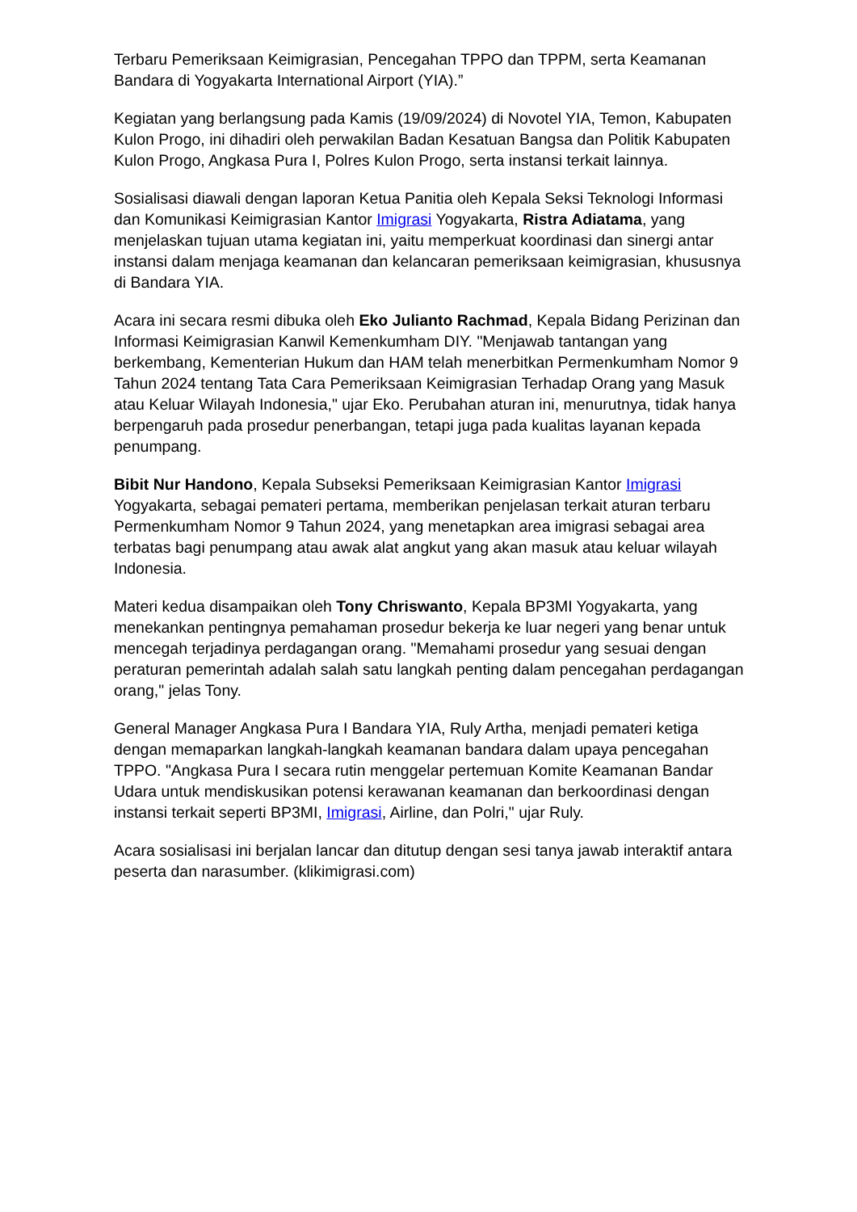Terbaru Pemeriksaan Keimigrasian, Pencegahan TPPO dan TPPM, serta Keamanan Bandara di Yogyakarta International Airport (YIA).”
Kegiatan yang berlangsung pada Kamis (19/09/2024) di Novotel YIA, Temon, Kabupaten Kulon Progo, ini dihadiri oleh perwakilan Badan Kesatuan Bangsa dan Politik Kabupaten Kulon Progo, Angkasa Pura I, Polres Kulon Progo, serta instansi terkait lainnya.
Sosialisasi diawali dengan laporan Ketua Panitia oleh Kepala Seksi Teknologi Informasi dan Komunikasi Keimigrasian Kantor Imigrasi Yogyakarta, Ristra Adiatama, yang menjelaskan tujuan utama kegiatan ini, yaitu memperkuat koordinasi dan sinergi antar instansi dalam menjaga keamanan dan kelancaran pemeriksaan keimigrasian, khususnya di Bandara YIA.
Acara ini secara resmi dibuka oleh Eko Julianto Rachmad, Kepala Bidang Perizinan dan Informasi Keimigrasian Kanwil Kemenkumham DIY. "Menjawab tantangan yang berkembang, Kementerian Hukum dan HAM telah menerbitkan Permenkumham Nomor 9 Tahun 2024 tentang Tata Cara Pemeriksaan Keimigrasian Terhadap Orang yang Masuk atau Keluar Wilayah Indonesia," ujar Eko. Perubahan aturan ini, menurutnya, tidak hanya berpengaruh pada prosedur penerbangan, tetapi juga pada kualitas layanan kepada penumpang.
Bibit Nur Handono, Kepala Subseksi Pemeriksaan Keimigrasian Kantor Imigrasi Yogyakarta, sebagai pemateri pertama, memberikan penjelasan terkait aturan terbaru Permenkumham Nomor 9 Tahun 2024, yang menetapkan area imigrasi sebagai area terbatas bagi penumpang atau awak alat angkut yang akan masuk atau keluar wilayah Indonesia.
Materi kedua disampaikan oleh Tony Chriswanto, Kepala BP3MI Yogyakarta, yang menekankan pentingnya pemahaman prosedur bekerja ke luar negeri yang benar untuk mencegah terjadinya perdagangan orang. "Memahami prosedur yang sesuai dengan peraturan pemerintah adalah salah satu langkah penting dalam pencegahan perdagangan orang," jelas Tony.
General Manager Angkasa Pura I Bandara YIA, Ruly Artha, menjadi pemateri ketiga dengan memaparkan langkah-langkah keamanan bandara dalam upaya pencegahan TPPO. "Angkasa Pura I secara rutin menggelar pertemuan Komite Keamanan Bandar Udara untuk mendiskusikan potensi kerawanan keamanan dan berkoordinasi dengan instansi terkait seperti BP3MI, Imigrasi, Airline, dan Polri," ujar Ruly.
Acara sosialisasi ini berjalan lancar dan ditutup dengan sesi tanya jawab interaktif antara peserta dan narasumber. (klikimigrasi.com)